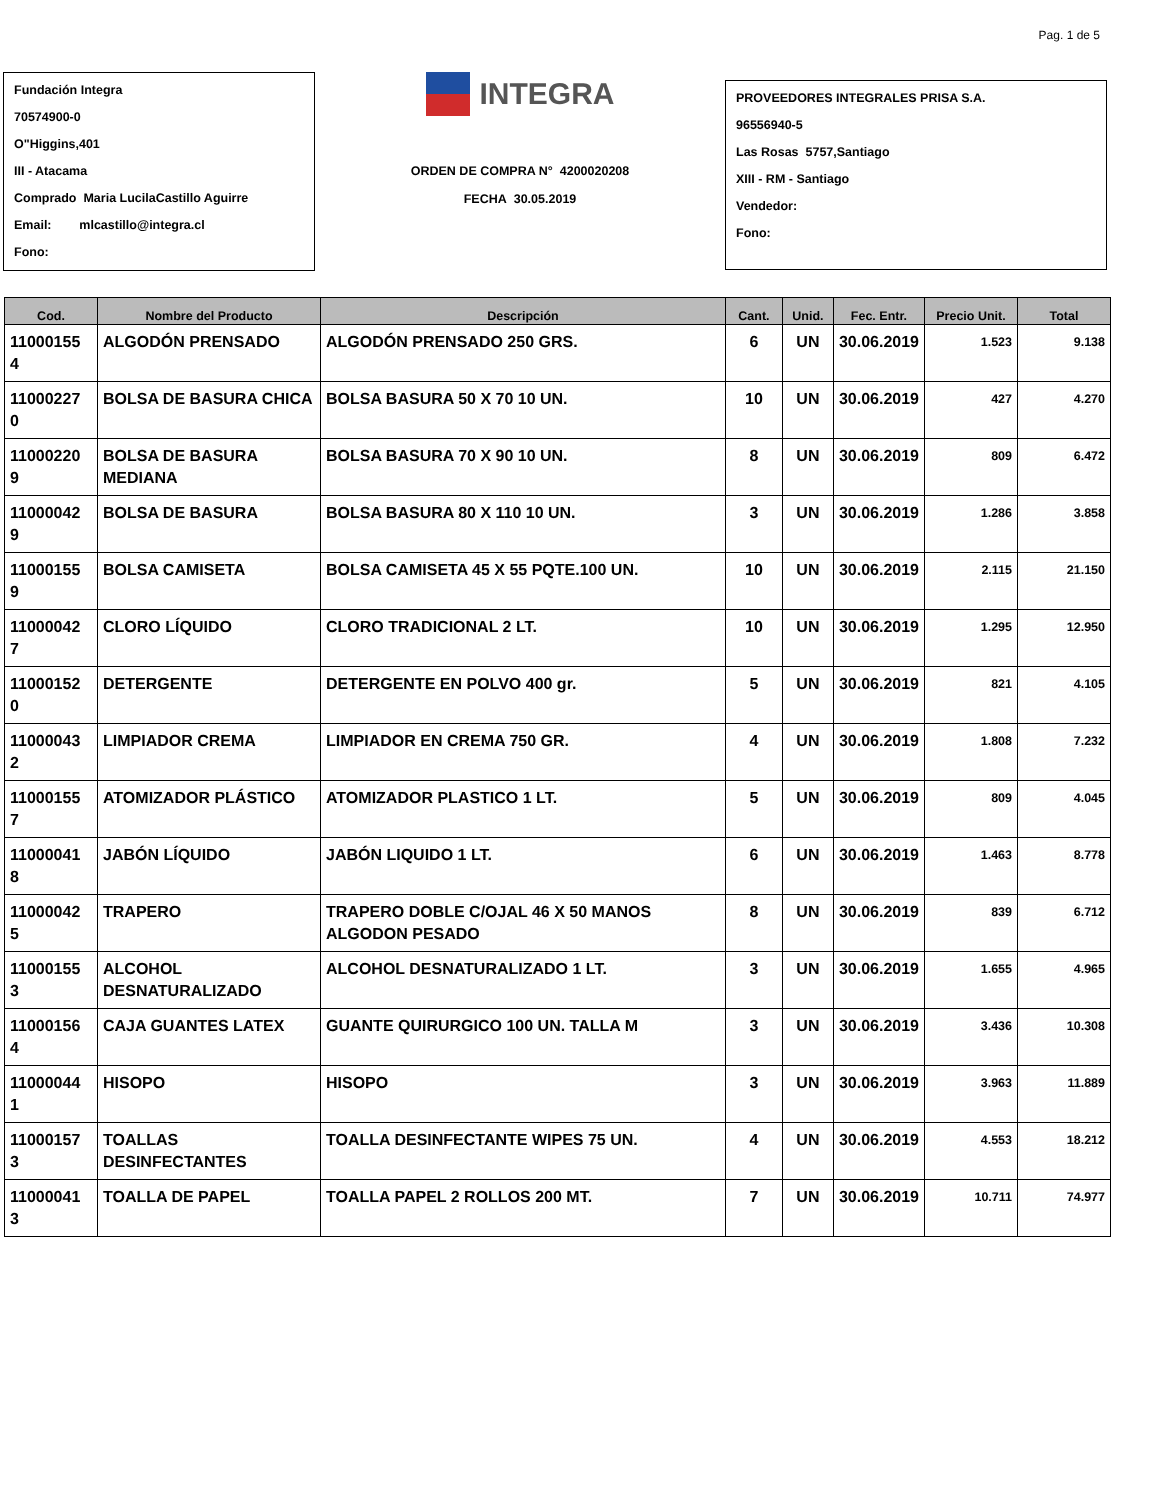Pag. 1 de 5
Fundación Integra
70574900-0
O"Higgins,401
III - Atacama
Comprado Maria LucilaCastillo Aguirre
Email: mlcastillo@integra.cl
Fono:
INTEGRA
ORDEN DE COMPRA N° 4200020208
FECHA 30.05.2019
PROVEEDORES INTEGRALES PRISA S.A.
96556940-5
Las Rosas 5757,Santiago
XIII - RM - Santiago
Vendedor:
Fono:
| Cod. | Nombre del Producto | Descripción | Cant. | Unid. | Fec. Entr. | Precio Unit. | Total |
| --- | --- | --- | --- | --- | --- | --- | --- |
| 11000155 4 | ALGODÓN PRENSADO | ALGODÓN PRENSADO 250 GRS. | 6 | UN | 30.06.2019 | 1.523 | 9.138 |
| 11000227 0 | BOLSA DE BASURA CHICA | BOLSA BASURA 50 X 70 10 UN. | 10 | UN | 30.06.2019 | 427 | 4.270 |
| 11000220 9 | BOLSA DE BASURA MEDIANA | BOLSA BASURA 70 X 90 10 UN. | 8 | UN | 30.06.2019 | 809 | 6.472 |
| 11000042 9 | BOLSA DE BASURA | BOLSA BASURA 80 X 110 10 UN. | 3 | UN | 30.06.2019 | 1.286 | 3.858 |
| 11000155 9 | BOLSA CAMISETA | BOLSA CAMISETA 45 X 55 PQTE.100 UN. | 10 | UN | 30.06.2019 | 2.115 | 21.150 |
| 11000042 7 | CLORO LÍQUIDO | CLORO TRADICIONAL 2 LT. | 10 | UN | 30.06.2019 | 1.295 | 12.950 |
| 11000152 0 | DETERGENTE | DETERGENTE EN POLVO 400 gr. | 5 | UN | 30.06.2019 | 821 | 4.105 |
| 11000043 2 | LIMPIADOR CREMA | LIMPIADOR EN CREMA 750 GR. | 4 | UN | 30.06.2019 | 1.808 | 7.232 |
| 11000155 7 | ATOMIZADOR PLÁSTICO | ATOMIZADOR PLASTICO 1 LT. | 5 | UN | 30.06.2019 | 809 | 4.045 |
| 11000041 8 | JABÓN LÍQUIDO | JABÓN LIQUIDO 1 LT. | 6 | UN | 30.06.2019 | 1.463 | 8.778 |
| 11000042 5 | TRAPERO | TRAPERO DOBLE C/OJAL 46 X 50 MANOS ALGODON PESADO | 8 | UN | 30.06.2019 | 839 | 6.712 |
| 11000155 3 | ALCOHOL DESNATURALIZADO | ALCOHOL DESNATURALIZADO 1 LT. | 3 | UN | 30.06.2019 | 1.655 | 4.965 |
| 11000156 4 | CAJA GUANTES LATEX | GUANTE QUIRURGICO 100 UN. TALLA M | 3 | UN | 30.06.2019 | 3.436 | 10.308 |
| 11000044 1 | HISOPO | HISOPO | 3 | UN | 30.06.2019 | 3.963 | 11.889 |
| 11000157 3 | TOALLAS DESINFECTANTES | TOALLA DESINFECTANTE WIPES 75 UN. | 4 | UN | 30.06.2019 | 4.553 | 18.212 |
| 11000041 3 | TOALLA DE PAPEL | TOALLA PAPEL 2 ROLLOS 200 MT. | 7 | UN | 30.06.2019 | 10.711 | 74.977 |